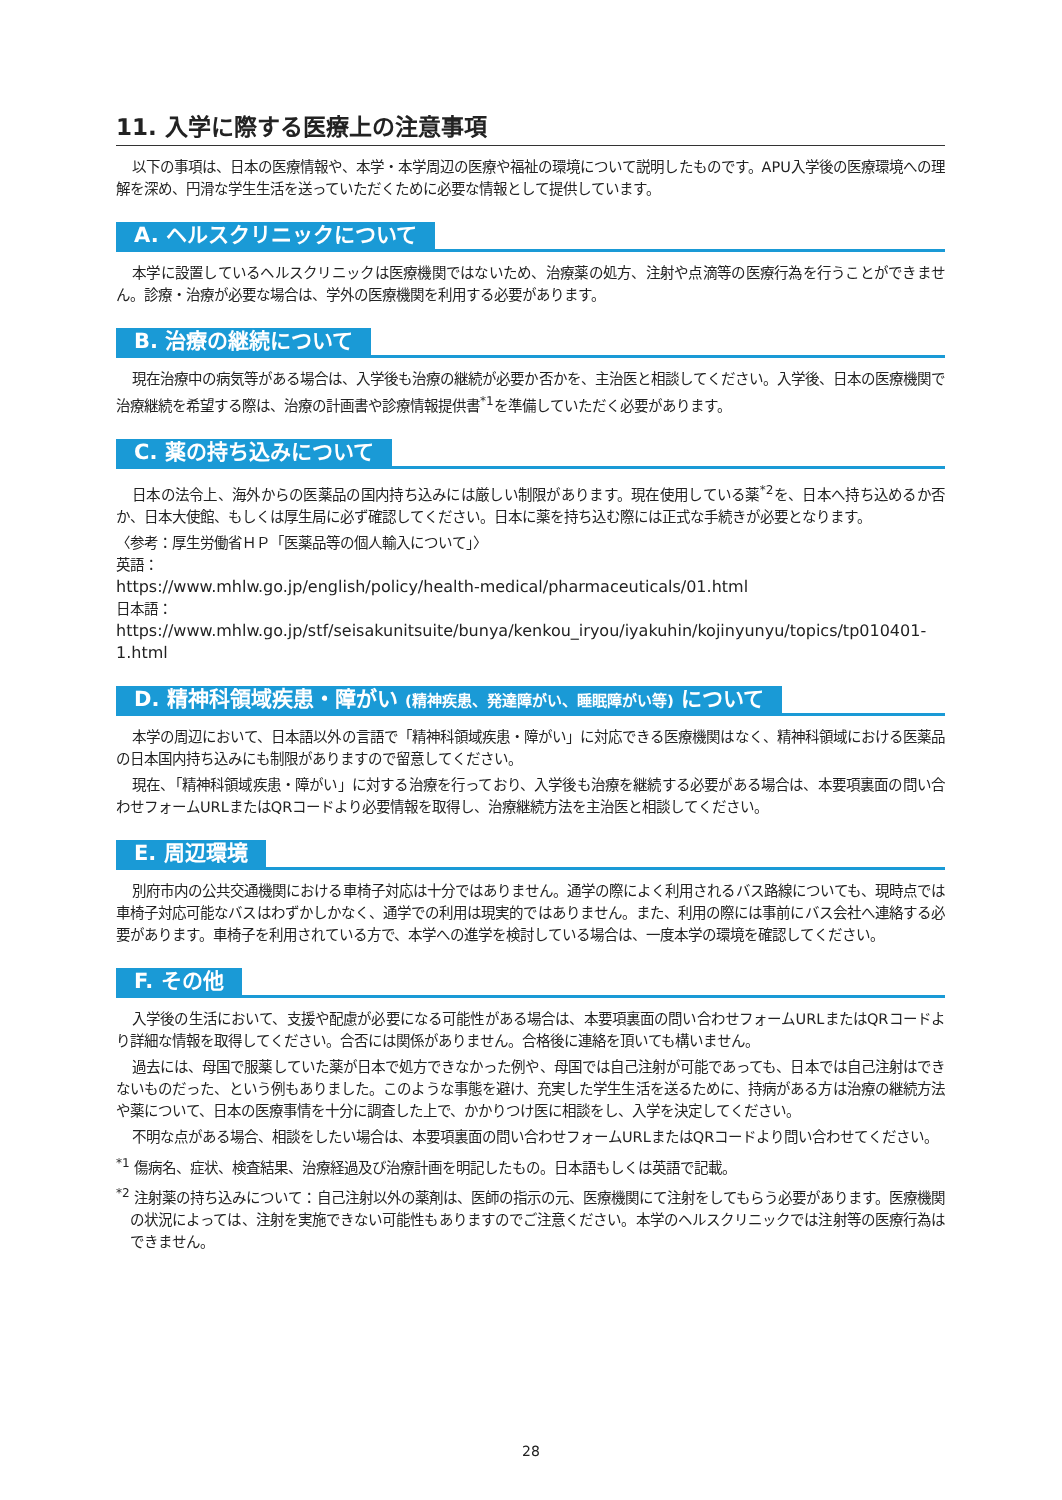11. 入学に際する医療上の注意事項
以下の事項は、日本の医療情報や、本学・本学周辺の医療や福祉の環境について説明したものです。APU入学後の医療環境への理解を深め、円滑な学生生活を送っていただくために必要な情報として提供しています。
A. ヘルスクリニックについて
本学に設置しているヘルスクリニックは医療機関ではないため、治療薬の処方、注射や点滴等の医療行為を行うことができません。診療・治療が必要な場合は、学外の医療機関を利用する必要があります。
B. 治療の継続について
現在治療中の病気等がある場合は、入学後も治療の継続が必要か否かを、主治医と相談してください。入学後、日本の医療機関で治療継続を希望する際は、治療の計画書や診療情報提供書<sup>*1</sup>を準備していただく必要があります。
C. 薬の持ち込みについて
日本の法令上、海外からの医薬品の国内持ち込みには厳しい制限があります。現在使用している薬<sup>*2</sup>を、日本へ持ち込めるか否か、日本大使館、もしくは厚生局に必ず確認してください。日本に薬を持ち込む際には正式な手続きが必要となります。
〈参考：厚生労働省ＨＰ「医薬品等の個人輸入について」〉
英語：
https://www.mhlw.go.jp/english/policy/health-medical/pharmaceuticals/01.html
日本語：
https://www.mhlw.go.jp/stf/seisakunitsuite/bunya/kenkou_iryou/iyakuhin/kojinyunyu/topics/tp010401-1.html
D. 精神科領域疾患・障がい (精神疾患、発達障がい、睡眠障がい等) について
本学の周辺において、日本語以外の言語で「精神科領域疾患・障がい」に対応できる医療機関はなく、精神科領域における医薬品の日本国内持ち込みにも制限がありますので留意してください。
現在、「精神科領域疾患・障がい」に対する治療を行っており、入学後も治療を継続する必要がある場合は、本要項裏面の問い合わせフォームURLまたはQRコードより必要情報を取得し、治療継続方法を主治医と相談してください。
E. 周辺環境
別府市内の公共交通機関における車椅子対応は十分ではありません。通学の際によく利用されるバス路線についても、現時点では車椅子対応可能なバスはわずかしかなく、通学での利用は現実的ではありません。また、利用の際には事前にバス会社へ連絡する必要があります。車椅子を利用されている方で、本学への進学を検討している場合は、一度本学の環境を確認してください。
F. その他
入学後の生活において、支援や配慮が必要になる可能性がある場合は、本要項裏面の問い合わせフォームURLまたはQRコードより詳細な情報を取得してください。合否には関係がありません。合格後に連絡を頂いても構いません。
過去には、母国で服薬していた薬が日本で処方できなかった例や、母国では自己注射が可能であっても、日本では自己注射はできないものだった、という例もありました。このような事態を避け、充実した学生生活を送るために、持病がある方は治療の継続方法や薬について、日本の医療事情を十分に調査した上で、かかりつけ医に相談をし、入学を決定してください。
不明な点がある場合、相談をしたい場合は、本要項裏面の問い合わせフォームURLまたはQRコードより問い合わせてください。
<sup>*1</sup> 傷病名、症状、検査結果、治療経過及び治療計画を明記したもの。日本語もしくは英語で記載。
<sup>*2</sup> 注射薬の持ち込みについて：自己注射以外の薬剤は、医師の指示の元、医療機関にて注射をしてもらう必要があります。医療機関の状況によっては、注射を実施できない可能性もありますのでご注意ください。本学のヘルスクリニックでは注射等の医療行為はできません。
28